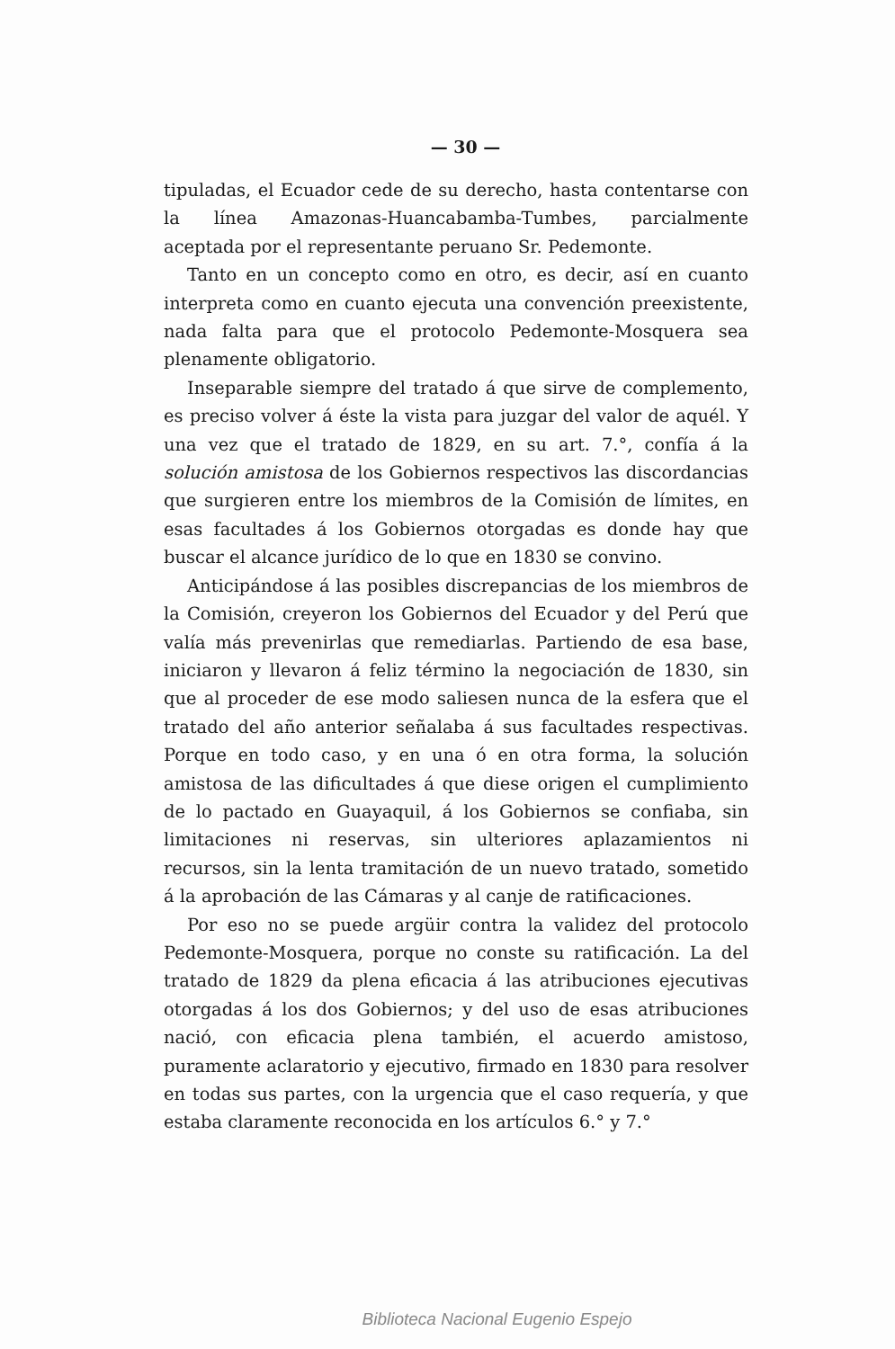— 30 —
tipuladas, el Ecuador cede de su derecho, hasta contentarse con la línea Amazonas-Huancabamba-Tumbes, parcialmente aceptada por el representante peruano Sr. Pedemonte.
Tanto en un concepto como en otro, es decir, así en cuanto interpreta como en cuanto ejecuta una convención preexistente, nada falta para que el protocolo Pedemonte-Mosquera sea plenamente obligatorio.
Inseparable siempre del tratado á que sirve de complemento, es preciso volver á éste la vista para juzgar del valor de aquél. Y una vez que el tratado de 1829, en su art. 7.°, confía á la solución amistosa de los Gobiernos respectivos las discordancias que surgieren entre los miembros de la Comisión de límites, en esas facultades á los Gobiernos otorgadas es donde hay que buscar el alcance jurídico de lo que en 1830 se convino.
Anticipándose á las posibles discrepancias de los miembros de la Comisión, creyeron los Gobiernos del Ecuador y del Perú que valía más prevenirlas que remediarlas. Partiendo de esa base, iniciaron y llevaron á feliz término la negociación de 1830, sin que al proceder de ese modo saliesen nunca de la esfera que el tratado del año anterior señalaba á sus facultades respectivas. Porque en todo caso, y en una ó en otra forma, la solución amistosa de las dificultades á que diese origen el cumplimiento de lo pactado en Guayaquil, á los Gobiernos se confiaba, sin limitaciones ni reservas, sin ulteriores aplazamientos ni recursos, sin la lenta tramitación de un nuevo tratado, sometido á la aprobación de las Cámaras y al canje de ratificaciones.
Por eso no se puede argüir contra la validez del protocolo Pedemonte-Mosquera, porque no conste su ratificación. La del tratado de 1829 da plena eficacia á las atribuciones ejecutivas otorgadas á los dos Gobiernos; y del uso de esas atribuciones nació, con eficacia plena también, el acuerdo amistoso, puramente aclaratorio y ejecutivo, firmado en 1830 para resolver en todas sus partes, con la urgencia que el caso requería, y que estaba claramente reconocida en los artículos 6.° y 7.°
Biblioteca Nacional Eugenio Espejo